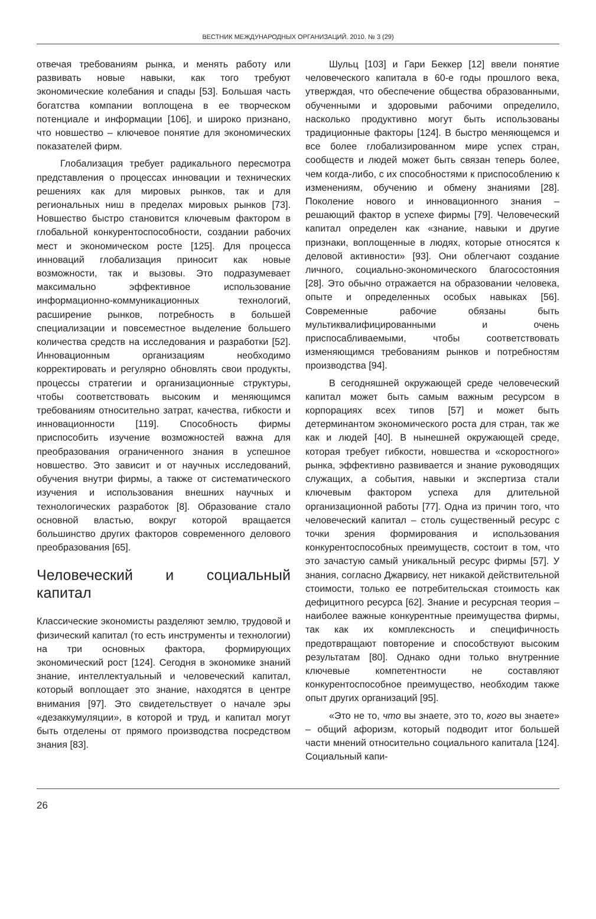ВЕСТНИК МЕЖДУНАРОДНЫХ ОРГАНИЗАЦИЙ. 2010. № 3 (29)
отвечая требованиям рынка, и менять работу или развивать новые навыки, как того требуют экономические колебания и спады [53]. Большая часть богатства компании воплощена в ее творческом потенциале и информации [106], и широко признано, что новшество – ключевое понятие для экономических показателей фирм.
Глобализация требует радикального пересмотра представления о процессах инновации и технических решениях как для мировых рынков, так и для региональных ниш в пределах мировых рынков [73]. Новшество быстро становится ключевым фактором в глобальной конкурентоспособности, создании рабочих мест и экономическом росте [125]. Для процесса инноваций глобализация приносит как новые возможности, так и вызовы. Это подразумевает максимально эффективное использование информационно-коммуникационных технологий, расширение рынков, потребность в большей специализации и повсеместное выделение большего количества средств на исследования и разработки [52]. Инновационным организациям необходимо корректировать и регулярно обновлять свои продукты, процессы стратегии и организационные структуры, чтобы соответствовать высоким и меняющимся требованиям относительно затрат, качества, гибкости и инновационности [119]. Способность фирмы приспособить изучение возможностей важна для преобразования ограниченного знания в успешное новшество. Это зависит и от научных исследований, обучения внутри фирмы, а также от систематического изучения и использования внешних научных и технологических разработок [8]. Образование стало основной властью, вокруг которой вращается большинство других факторов современного делового преобразования [65].
Человеческий и социальный капитал
Классические экономисты разделяют землю, трудовой и физический капитал (то есть инструменты и технологии) на три основных фактора, формирующих экономический рост [124]. Сегодня в экономике знаний знание, интеллектуальный и человеческий капитал, который воплощает это знание, находятся в центре внимания [97]. Это свидетельствует о начале эры «дезаккумуляции», в которой и труд, и капитал могут быть отделены от прямого производства посредством знания [83].
Шульц [103] и Гари Беккер [12] ввели понятие человеческого капитала в 60-е годы прошлого века, утверждая, что обеспечение общества образованными, обученными и здоровыми рабочими определило, насколько продуктивно могут быть использованы традиционные факторы [124]. В быстро меняющемся и все более глобализированном мире успех стран, сообществ и людей может быть связан теперь более, чем когда-либо, с их способностями к приспособлению к изменениям, обучению и обмену знаниями [28]. Поколение нового и инновационного знания – решающий фактор в успехе фирмы [79]. Человеческий капитал определен как «знание, навыки и другие признаки, воплощенные в людях, которые относятся к деловой активности» [93]. Они облегчают создание личного, социально-экономического благосостояния [28]. Это обычно отражается на образовании человека, опыте и определенных особых навыках [56]. Современные рабочие обязаны быть мультиквалифицированными и очень приспосабливаемыми, чтобы соответствовать изменяющимся требованиям рынков и потребностям производства [94].
В сегодняшней окружающей среде человеческий капитал может быть самым важным ресурсом в корпорациях всех типов [57] и может быть детерминантом экономического роста для стран, так же как и людей [40]. В нынешней окружающей среде, которая требует гибкости, новшества и «скоростного» рынка, эффективно развивается и знание руководящих служащих, а события, навыки и экспертиза стали ключевым фактором успеха для длительной организационной работы [77]. Одна из причин того, что человеческий капитал – столь существенный ресурс с точки зрения формирования и использования конкурентоспособных преимуществ, состоит в том, что это зачастую самый уникальный ресурс фирмы [57]. У знания, согласно Джарвису, нет никакой действительной стоимости, только ее потребительская стоимость как дефицитного ресурса [62]. Знание и ресурсная теория – наиболее важные конкурентные преимущества фирмы, так как их комплексность и специфичность предотвращают повторение и способствуют высоким результатам [80]. Однако одни только внутренние ключевые компетентности не составляют конкурентоспособное преимущество, необходим также опыт других организаций [95].
«Это не то, что вы знаете, это то, кого вы знаете» – общий афоризм, который подводит итог большей части мнений относительно социального капитала [124]. Социальный капи-
26